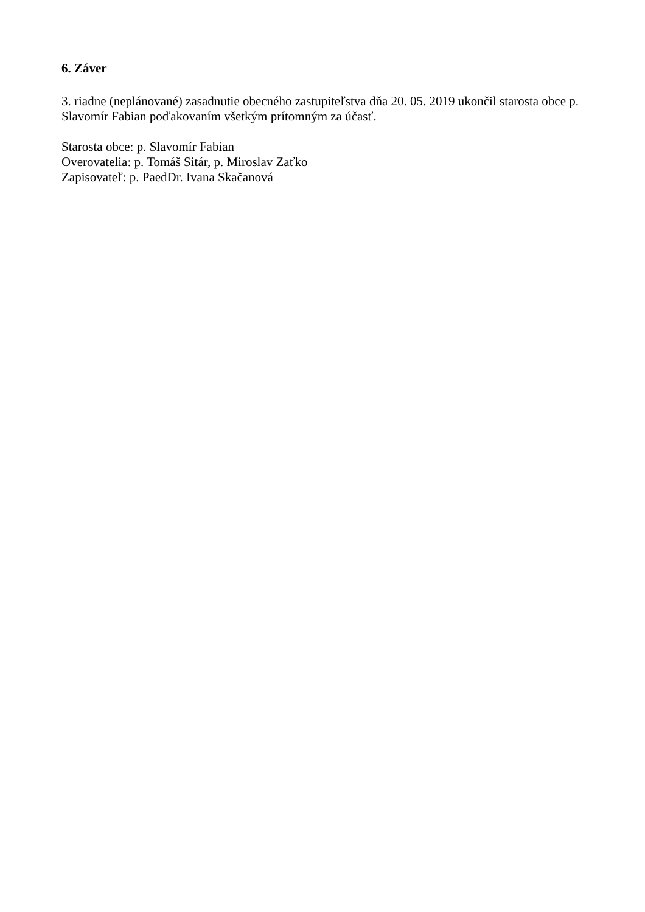6. Záver
3. riadne (neplánované) zasadnutie obecného zastupiteľstva dňa 20. 05. 2019 ukončil starosta obce p. Slavomír Fabian poďakovaním všetkým prítomným za účasť.
Starosta obce: p. Slavomír Fabian
Overovatelia: p. Tomáš Sitár, p. Miroslav Zaťko
Zapisovateľ: p. PaedDr. Ivana Skačanová